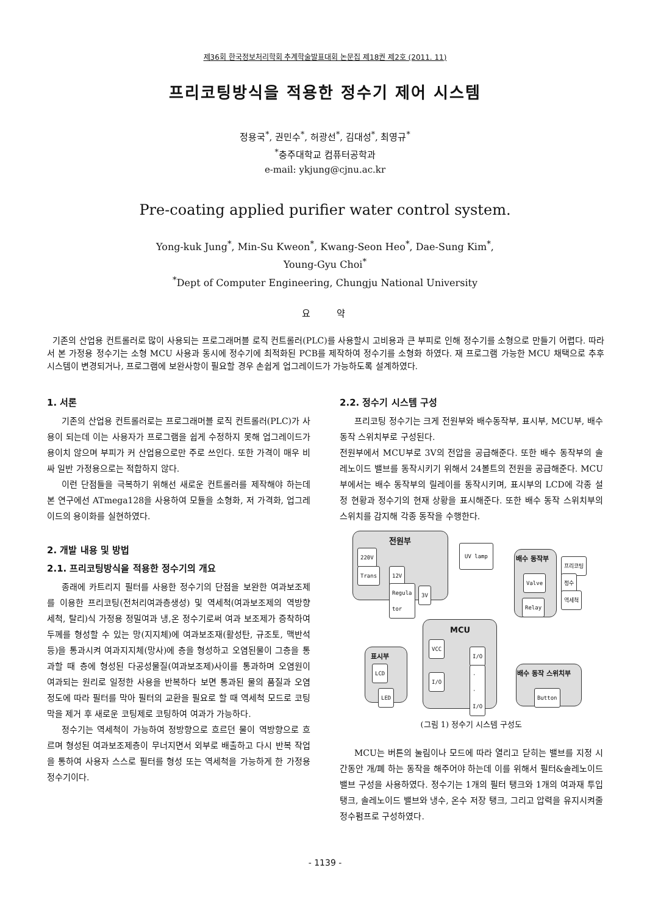제36회 한국정보처리학회 추계학술발표대회 논문집 제18권 제2호 (2011. 11)
프리코팅방식을 적용한 정수기 제어 시스템
정용국<sup>*</sup>, 권민수<sup>*</sup>, 허광선<sup>*</sup>, 김대성<sup>*</sup>, 최영규<sup>*</sup>
<sup>*</sup> 충주대학교 컴퓨터공학과
e-mail: ykjung@cjnu.ac.kr
Pre-coating applied purifier water control system.
Yong-kuk Jung<sup>*</sup>, Min-Su Kweon<sup>*</sup>, Kwang-Seon Heo<sup>*</sup>, Dae-Sung Kim<sup>*</sup>,
Young-Gyu Choi<sup>*</sup>
<sup>*</sup> Dept of Computer Engineering, Chungju National University
요 약
기존의 산업용 컨트롤러로 많이 사용되는 프로그래머블 로직 컨트롤러(PLC)를 사용할시 고비용과 큰 부피로 인해 정수기를 소형으로 만들기 어렵다. 따라서 본 가정용 정수기는 소형 MCU 사용과 동시에 정수기에 최적화된 PCB를 제작하여 정수기를 소형화 하였다. 재 프로그램 가능한 MCU 채택으로 추후 시스템이 변경되거나, 프로그램에 보완사항이 필요할 경우 손쉽게 업그레이드가 가능하도록 설계하였다.
1. 서론
기존의 산업용 컨트롤러로는 프로그래머블 로직 컨트롤러(PLC)가 사용이 되는데 이는 사용자가 프로그램을 쉽게 수정하지 못해 업그레이드가 용이치 않으며 부피가 커 산업용으로만 주로 쓰인다. 또한 가격이 매우 비싸 일반 가정용으로는 적합하지 않다.
이런 단점들을 극복하기 위해선 새로운 컨트롤러를 제작해야 하는데 본 연구에선 ATmega128을 사용하여 모듈을 소형화, 저 가격화, 업그레이드의 용이화를 실현하였다.
2. 개발 내용 및 방법
2.1. 프리코팅방식을 적용한 정수기의 개요
종래에 카트리지 필터를 사용한 정수기의 단점을 보완한 여과보조제를 이용한 프리코팅(전처리여과층생성) 및 역세척(여과보조제의 역방향 세척, 탈리)식 가정용 정밀여과 냉,온 정수기로써 여과 보조제가 증착하여 두께를 형성할 수 있는 망(지지체)에 여과보조재(활성탄, 규조토, 맥반석 등)을 통과시켜 여과지지체(망사)에 층을 형성하고 오염된물이 그층을 통과할 때 층에 형성된 다공성물질(여과보조제)사이를 통과하며 오염원이 여과되는 원리로 일정한 사용을 반복하다 보면 통과된 물의 품질과 오염 정도에 따라 필터를 막아 필터의 교환을 필요로 할 때 역세척 모드로 코팅막을 제거 후 새로운 코팅제로 코팅하여 여과가 가능하다.
정수기는 역세척이 가능하여 정방향으로 흐르던 물이 역방향으로 흐르며 형성된 여과보조제층이 무너지면서 외부로 배출하고 다시 반복 작업을 통하여 사용자 스스로 필터를 형성 또는 역세척을 가능하게 한 가정용 정수기이다.
2.2. 정수기 시스템 구성
프리코팅 정수기는 크게 전원부와 배수동작부, 표시부, MCU부, 배수 동작 스위치부로 구성된다.
전원부에서 MCU부로 3V의 전압을 공급해준다. 또한 배수 동작부의 솔레노이드 밸브를 동작시키기 위해서 24볼트의 전원을 공급해준다. MCU부에서는 배수 동작부의 릴레이를 동작시키며, 표시부의 LCD에 각종 설정 현황과 정수기의 현재 상황을 표시해준다. 또한 배수 동작 스위치부의 스위치를 감지해 각종 동작을 수행한다.
전원부
220V
Trans 12V
Regula
tor
3V
UV lamp
배수 동작부
Valve
Relay
프리코팅
정수
역세척
MCU
VCC
I/O
I/O
·
·
I/O
표시부
LCD
LED
배수 동작 스위치부
Button
(그림 1) 정수기 시스템 구성도
MCU는 버튼의 눌림이나 모드에 따라 열리고 닫히는 밸브를 지정 시간동안 개/폐 하는 동작을 해주어야 하는데 이를 위해서 필터&솔레노이드밸브 구성을 사용하였다. 정수기는 1개의 필터 탱크와 1개의 여과재 투입탱크, 솔레노이드 밸브와 냉수, 온수 저장 탱크, 그리고 압력을 유지시켜줄 정수펌프로 구성하였다.
- 1139 -